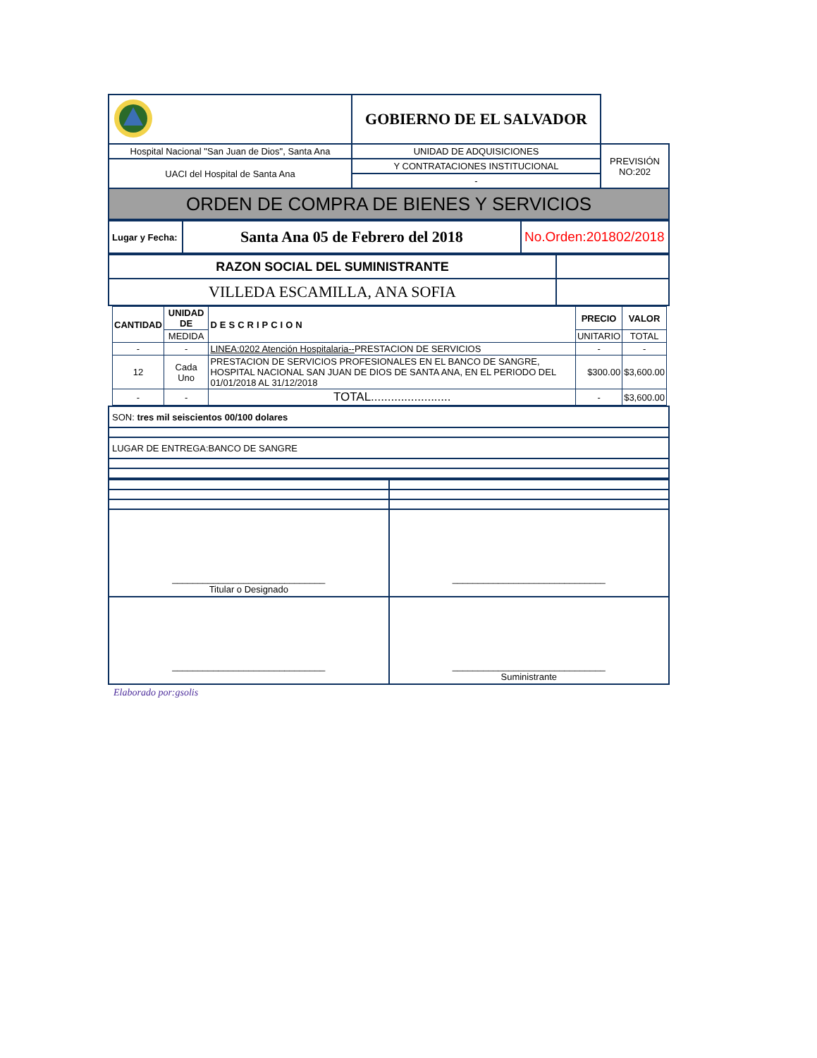| | GOBIERNO DE EL SALVADOR | |
| Hospital Nacional "San Juan de Dios", Santa Ana | UNIDAD DE ADQUISICIONES | PREVISIÓN NO:202 |
| UACI del Hospital de Santa Ana | Y CONTRATACIONES INSTITUCIONAL | |
| | - | |
| ORDEN DE COMPRA DE BIENES Y SERVICIOS | | |
| Lugar y Fecha: | Santa Ana 05 de Febrero del 2018 | No.Orden:201802/2018 |
| RAZON SOCIAL DEL SUMINISTRANTE | |
| VILLEDA ESCAMILLA, ANA SOFIA | |
| CANTIDAD | UNIDAD DE | DESCRIPCION | PRECIO | VALOR |
| --- | --- | --- | --- | --- |
| | MEDIDA | | UNITARIO | TOTAL |
| - | - | LINEA:0202 Atención Hospitalaria-- PRESTACION DE SERVICIOS | - | - |
| 12 | Cada Uno | PRESTACION DE SERVICIOS PROFESIONALES EN EL BANCO DE SANGRE, HOSPITAL NACIONAL SAN JUAN DE DIOS DE SANTA ANA, EN EL PERIODO DEL 01/01/2018 AL 31/12/2018 | $300.00 | $3,600.00 |
| - | - | TOTAL........................ | - | $3,600.00 |
| SON: tres mil seiscientos 00/100 dolares |
| LUGAR DE ENTREGA:BANCO DE SANGRE |
| ______________________________ Titular o Designado | ______________________________ |
| ______________________________ | ______________________________ Suministrante |
Elaborado por:gsolis